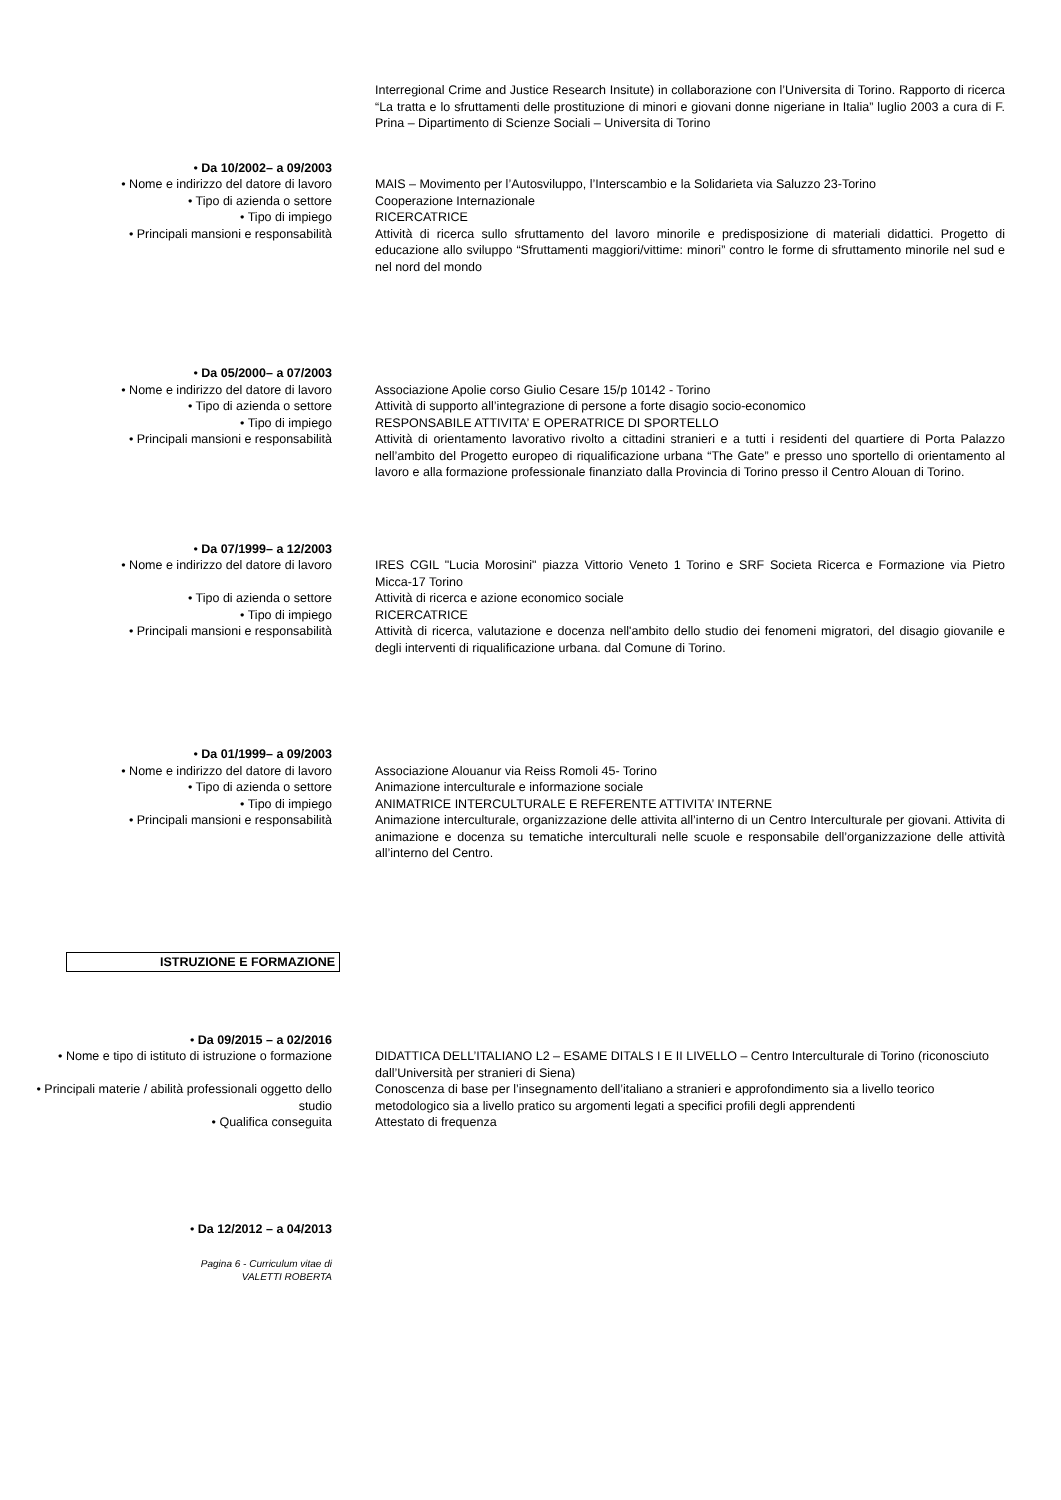Interregional Crime and Justice Research Insitute) in collaborazione con l’Universita di Torino. Rapporto di ricerca “La tratta e lo sfruttamenti delle prostituzione di minori e giovani donne nigeriane in Italia” luglio 2003 a cura di F. Prina – Dipartimento di Scienze Sociali – Universita di Torino
• Da 10/2002– a 09/2003
• Nome e indirizzo del datore di lavoro MAIS – Movimento per l’Autosviluppo, l’Interscambio e la Solidarieta via Saluzzo 23-Torino
• Tipo di azienda o settore Cooperazione Internazionale
• Tipo di impiego RICERCATRICE
• Principali mansioni e responsabilità Attività di ricerca sullo sfruttamento del lavoro minorile e predisposizione di materiali didattici. Progetto di educazione allo sviluppo “Sfruttamenti maggiori/vittime: minori” contro le forme di sfruttamento minorile nel sud e nel nord del mondo
• Da 05/2000– a 07/2003
• Nome e indirizzo del datore di lavoro Associazione Apolie corso Giulio Cesare 15/p 10142 - Torino
• Tipo di azienda o settore Attività di supporto all’integrazione di persone a forte disagio socio-economico
• Tipo di impiego RESPONSABILE ATTIVITA’ E OPERATRICE DI SPORTELLO
• Principali mansioni e responsabilità Attività di orientamento lavorativo rivolto a cittadini stranieri e a tutti i residenti del quartiere di Porta Palazzo nell’ambito del Progetto europeo di riqualificazione urbana “The Gate” e presso uno sportello di orientamento al lavoro e alla formazione professionale finanziato dalla Provincia di Torino presso il Centro Alouan di Torino.
• Da 07/1999– a 12/2003
• Nome e indirizzo del datore di lavoro IRES CGIL "Lucia Morosini" piazza Vittorio Veneto 1 Torino e SRF Societa Ricerca e Formazione via Pietro Micca-17 Torino
• Tipo di azienda o settore Attività di ricerca e azione economico sociale
• Tipo di impiego RICERCATRICE
• Principali mansioni e responsabilità Attività di ricerca, valutazione e docenza nell'ambito dello studio dei fenomeni migratori, del disagio giovanile e degli interventi di riqualificazione urbana. dal Comune di Torino.
• Da 01/1999– a 09/2003
• Nome e indirizzo del datore di lavoro Associazione Alouanur via Reiss Romoli 45- Torino
• Tipo di azienda o settore Animazione interculturale e informazione sociale
• Tipo di impiego ANIMATRICE INTERCULTURALE E REFERENTE ATTIVITA’ INTERNE
• Principali mansioni e responsabilità Animazione interculturale, organizzazione delle attivita all’interno di un Centro Interculturale per giovani. Attivita di animazione e docenza su tematiche interculturali nelle scuole e responsabile dell’organizzazione delle attività all’interno del Centro.
ISTRUZIONE E FORMAZIONE
• Da 09/2015 – a 02/2016
• Nome e tipo di istituto di istruzione o formazione
DIDATTICA DELL’ITALIANO L2 – ESAME DITALS I E II LIVELLO – Centro Interculturale di Torino (riconosciuto dall’Università per stranieri di Siena)
• Principali materie / abilità professionali oggetto dello studio
Conoscenza di base per l’insegnamento dell’italiano a stranieri e approfondimento sia a livello teorico metodologico sia a livello pratico su argomenti legati a specifici profili degli apprendenti
• Qualifica conseguita Attestato di frequenza
• Da 12/2012 – a 04/2013
Pagina 6 - Curriculum vitae di
VALETTI ROBERTA